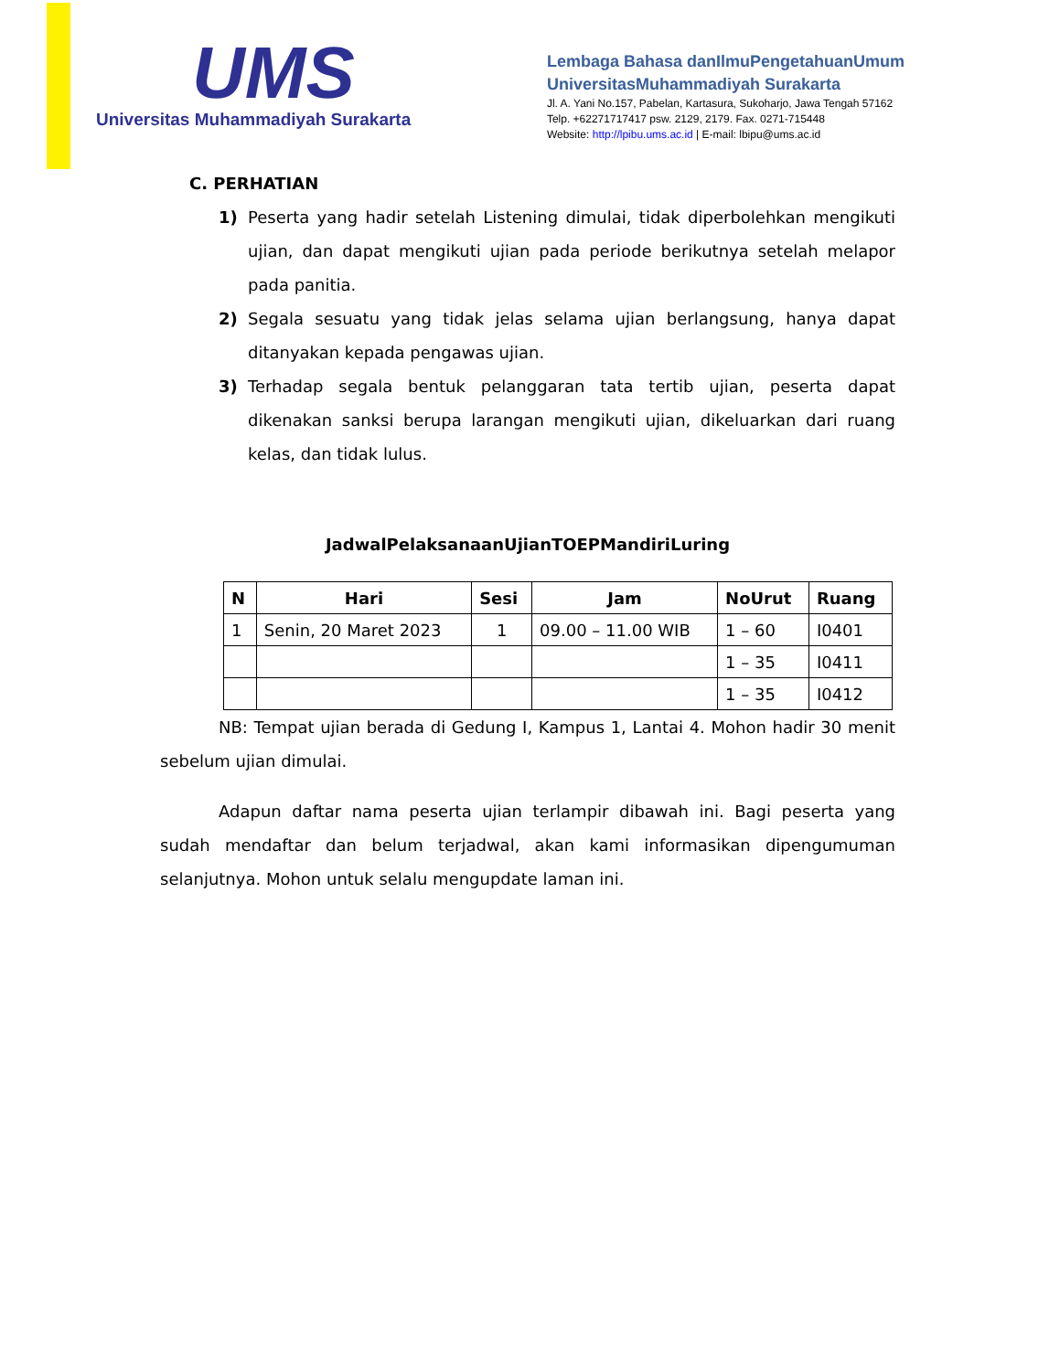UMS
Universitas Muhammadiyah Surakarta
Lembaga Bahasa danIlmuPengetahuanUmum
UniversitasMuhammadiyah Surakarta
Jl. A. Yani No.157, Pabelan, Kartasura, Sukoharjo, Jawa Tengah 57162
Telp. +62271717417 psw. 2129, 2179. Fax. 0271-715448
Website: http://lpibu.ums.ac.id | E-mail: lbipu@ums.ac.id
C. PERHATIAN
1) Peserta yang hadir setelah Listening dimulai, tidak diperbolehkan mengikuti ujian, dan dapat mengikuti ujian pada periode berikutnya setelah melapor pada panitia.
2) Segala sesuatu yang tidak jelas selama ujian berlangsung, hanya dapat ditanyakan kepada pengawas ujian.
3) Terhadap segala bentuk pelanggaran tata tertib ujian, peserta dapat dikenakan sanksi berupa larangan mengikuti ujian, dikeluarkan dari ruang kelas, dan tidak lulus.
JadwalPelaksanaanUjianTOEPMandiriLuring
| N | Hari | Sesi | Jam | NoUrut | Ruang |
| --- | --- | --- | --- | --- | --- |
| 1 | Senin, 20 Maret 2023 | 1 | 09.00 – 11.00 WIB | 1 – 60 | I0401 |
| | | | | 1 – 35 | I0411 |
| | | | | 1 – 35 | I0412 |
NB: Tempat ujian berada di Gedung I, Kampus 1, Lantai 4. Mohon hadir 30 menit sebelum ujian dimulai.
Adapun daftar nama peserta ujian terlampir dibawah ini. Bagi peserta yang sudah mendaftar dan belum terjadwal, akan kami informasikan dipengumuman selanjutnya. Mohon untuk selalu mengupdate laman ini.